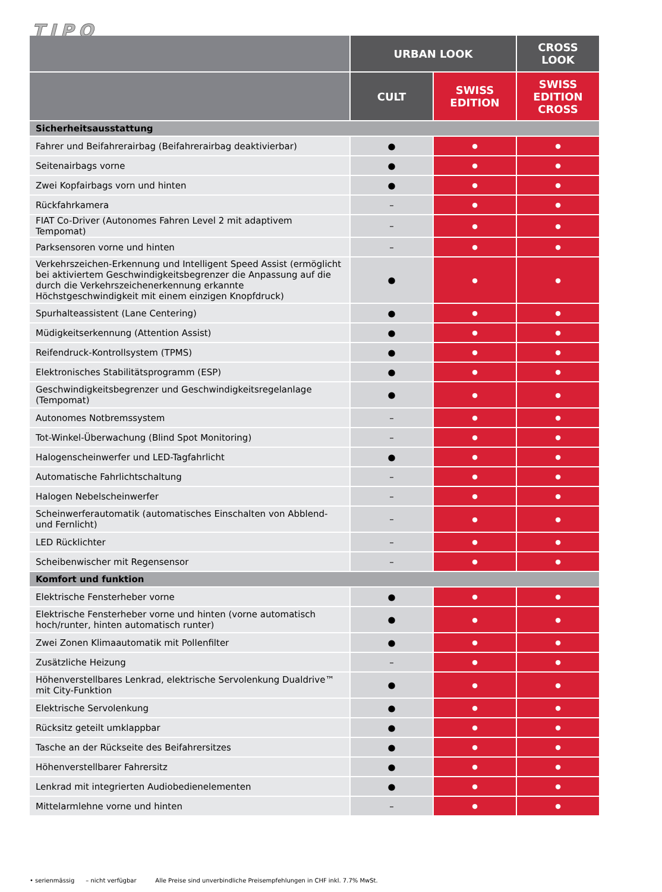TIPO
| | URBAN LOOK | | CROSS LOOK |
| --- | --- | --- | --- |
| | CULT | SWISS EDITION | SWISS EDITION CROSS |
| Sicherheitsausstattung | | | |
| Fahrer und Beifahrerairbag (Beifahrerairbag deaktivierbar) | ● | ● | ● |
| Seitenairbags vorne | ● | ● | ● |
| Zwei Kopfairbags vorn und hinten | ● | ● | ● |
| Rückfahrkamera | – | ● | ● |
| FIAT Co-Driver (Autonomes Fahren Level 2 mit adaptivem Tempomat) | – | ● | ● |
| Parksensoren vorne und hinten | – | ● | ● |
| Verkehrszeichen-Erkennung und Intelligent Speed Assist (ermöglicht bei aktiviertem Geschwindigkeitsbegrenzer die Anpassung auf die durch die Verkehrszeichenerkennung erkannte Höchstgeschwindigkeit mit einem einzigen Knopfdruck) | ● | ● | ● |
| Spurhalteassistent (Lane Centering) | ● | ● | ● |
| Müdigkeitserkennung (Attention Assist) | ● | ● | ● |
| Reifendruck-Kontrollsystem (TPMS) | ● | ● | ● |
| Elektronisches Stabilitätsprogramm (ESP) | ● | ● | ● |
| Geschwindigkeitsbegrenzer und Geschwindigkeitsregelanlage (Tempomat) | ● | ● | ● |
| Autonomes Notbremssystem | – | ● | ● |
| Tot-Winkel-Überwachung (Blind Spot Monitoring) | – | ● | ● |
| Halogenscheinwerfer und LED-Tagfahrlicht | ● | ● | ● |
| Automatische Fahrlichtschaltung | – | ● | ● |
| Halogen Nebelscheinwerfer | – | ● | ● |
| Scheinwerferautomatik (automatisches Einschalten von Abblend- und Fernlicht) | – | ● | ● |
| LED Rücklichter | – | ● | ● |
| Scheibenwischer mit Regensensor | – | ● | ● |
| Komfort und funktion | | | |
| Elektrische Fensterheber vorne | ● | ● | ● |
| Elektrische Fensterheber vorne und hinten (vorne automatisch hoch/runter, hinten automatisch runter) | ● | ● | ● |
| Zwei Zonen Klimaautomatik mit Pollenfilter | ● | ● | ● |
| Zusätzliche Heizung | – | ● | ● |
| Höhenverstellbares Lenkrad, elektrische Servolenkung Dualdrive™ mit City-Funktion | ● | ● | ● |
| Elektrische Servolenkung | ● | ● | ● |
| Rücksitz geteilt umklappbar | ● | ● | ● |
| Tasche an der Rückseite des Beifahrersitzes | ● | ● | ● |
| Höhenverstellbarer Fahrersitz | ● | ● | ● |
| Lenkrad mit integrierten Audiobedienelementen | ● | ● | ● |
| Mittelarmlehne vorne und hinten | – | ● | ● |
• serienmässig – nicht verfügbar Alle Preise sind unverbindliche Preisempfehlungen in CHF inkl. 7.7% MwSt.